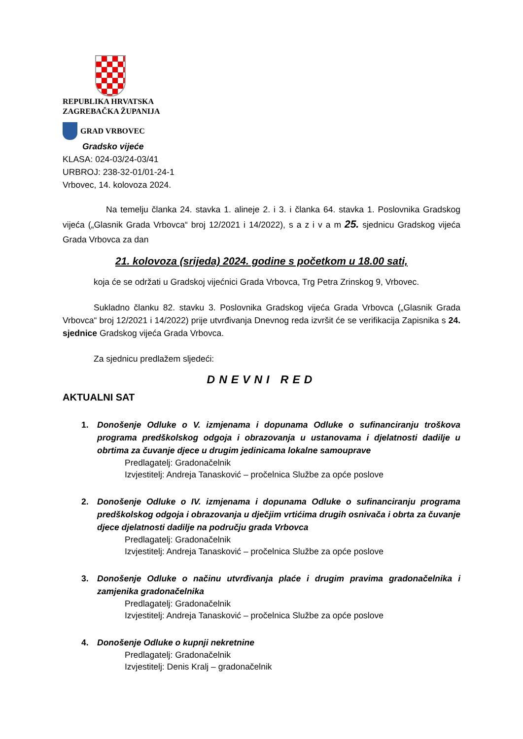REPUBLIKA HRVATSKA
ZAGREBAČKA ŽUPANIJA
GRAD VRBOVEC
Gradsko vijeće
KLASA: 024-03/24-03/41
URBROJ: 238-32-01/01-24-1
Vrbovec, 14. kolovoza 2024.
Na temelju članka 24. stavka 1. alineje 2. i 3. i članka 64. stavka 1. Poslovnika Gradskog vijeća („Glasnik Grada Vrbovca“ broj 12/2021 i 14/2022), s a z i v a m 25. sjednicu Gradskog vijeća Grada Vrbovca za dan
21. kolovoza (srijeda) 2024. godine s početkom u 18.00 sati,
koja će se održati u Gradskoj vijećnici Grada Vrbovca, Trg Petra Zrinskog 9, Vrbovec.
Sukladno članku 82. stavku 3. Poslovnika Gradskog vijeća Grada Vrbovca („Glasnik Grada Vrbovca“ broj 12/2021 i 14/2022) prije utvrđivanja Dnevnog reda izvršit će se verifikacija Zapisnika s 24. sjednice Gradskog vijeća Grada Vrbovca.
Za sjednicu predlažem sljedeći:
DNEVNI RED
AKTUALNI SAT
1. Donošenje Odluke o V. izmjenama i dopunama Odluke o sufinanciranju troškova programa predškolskog odgoja i obrazovanja u ustanovama i djelatnosti dadilje u obrtima za čuvanje djece u drugim jedinicama lokalne samouprave
Predlagatelj: Gradonačelnik
Izvjestitelj: Andreja Tanasković – pročelnica Službe za opće poslove
2. Donošenje Odluke o IV. izmjenama i dopunama Odluke o sufinanciranju programa predškolskog odgoja i obrazovanja u dječjim vrtićima drugih osnivača i obrta za čuvanje djece djelatnosti dadilje na području grada Vrbovca
Predlagatelj: Gradonačelnik
Izvjestitelj: Andreja Tanasković – pročelnica Službe za opće poslove
3. Donošenje Odluke o načinu utvrđivanja plaće i drugim pravima gradonačelnika i zamjenika gradonačelnika
Predlagatelj: Gradonačelnik
Izvjestitelj: Andreja Tanasković – pročelnica Službe za opće poslove
4. Donošenje Odluke o kupnji nekretnine
Predlagatelj: Gradonačelnik
Izvjestitelj: Denis Kralj – gradonačelnik